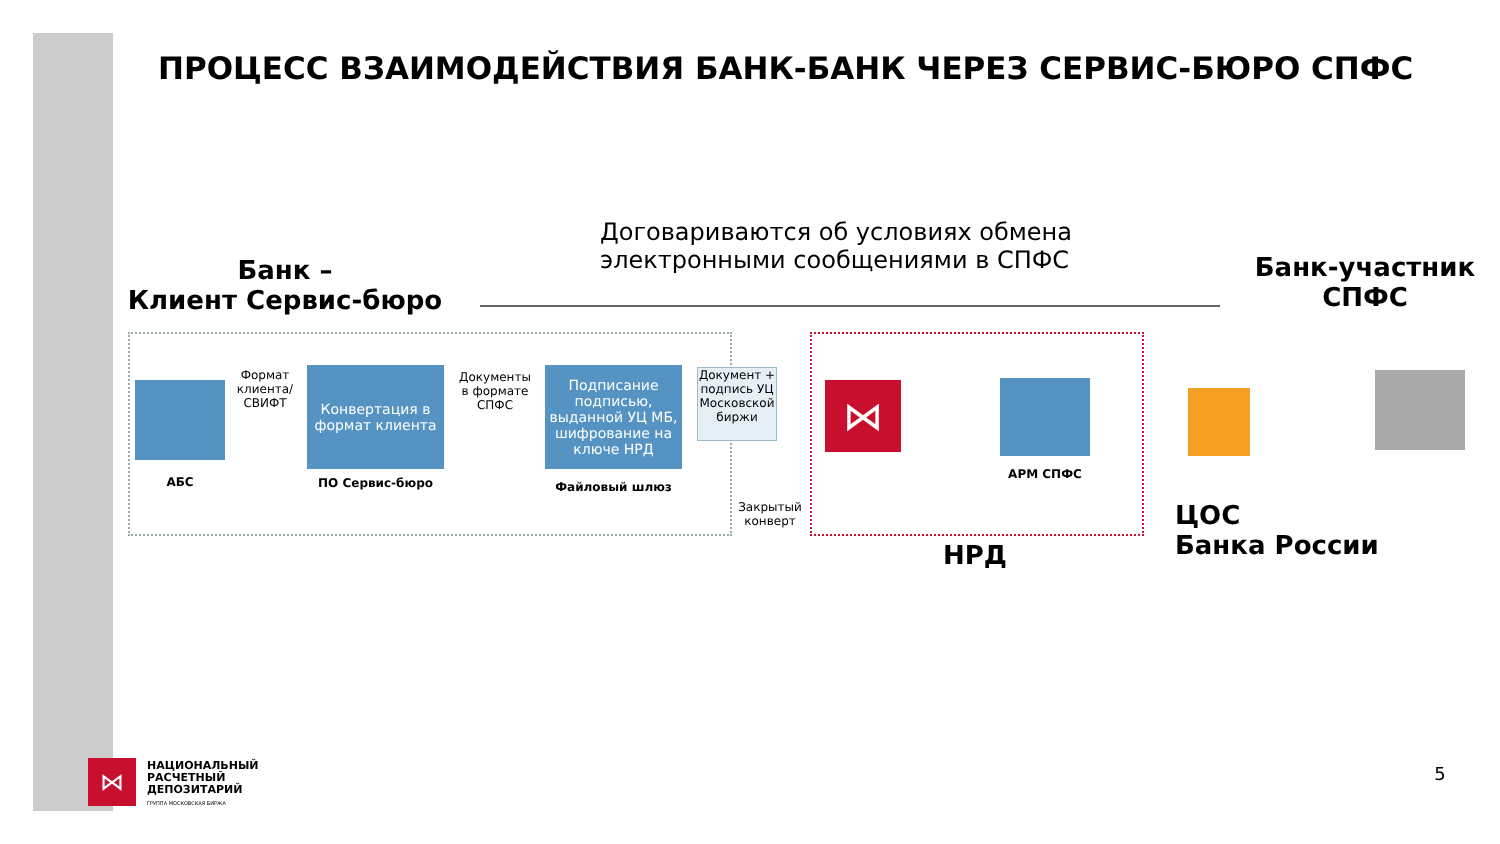ПРОЦЕСС ВЗАИМОДЕЙСТВИЯ БАНК-БАНК ЧЕРЕЗ СЕРВИС-БЮРО СПФС
Договариваются об условиях обмена электронными сообщениями в СПФС
Банк –
Клиент Сервис-бюро
Банк-участник СПФС
АБС
Формат клиента/ СВИФТ
Конвертация в формат клиента
ПО Сервис-бюро
Документы в формате СПФС
Подписание подписью, выданной УЦ МБ, шифрование на ключе НРД
Файловый шлюз
Документ + подпись УЦ Московской биржи
Закрытый конверт
⋈
АРМ СПФС
НРД
ЦОС
Банка России
⋈
НАЦИОНАЛЬНЫЙ
РАСЧЕТНЫЙ
ДЕПОЗИТАРИЙ
ГРУППА МОСКОВСКАЯ БИРЖА
5